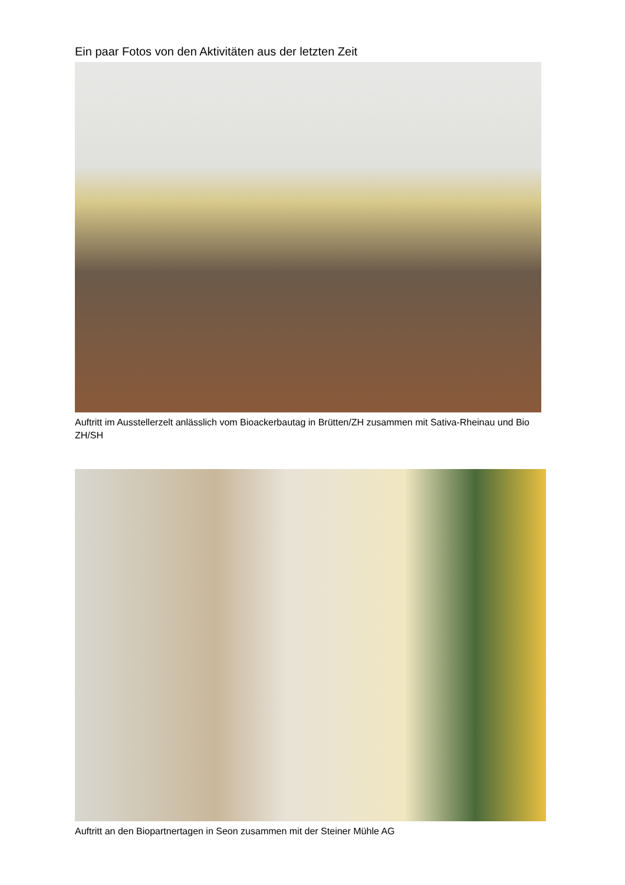Ein paar Fotos von den Aktivitäten aus der letzten Zeit
Auftritt im Ausstellerzelt anlässlich vom Bioackerbautag in Brütten/ZH zusammen mit Sativa-Rheinau und Bio ZH/SH
Auftritt an den Biopartnertagen in Seon zusammen mit der Steiner Mühle AG